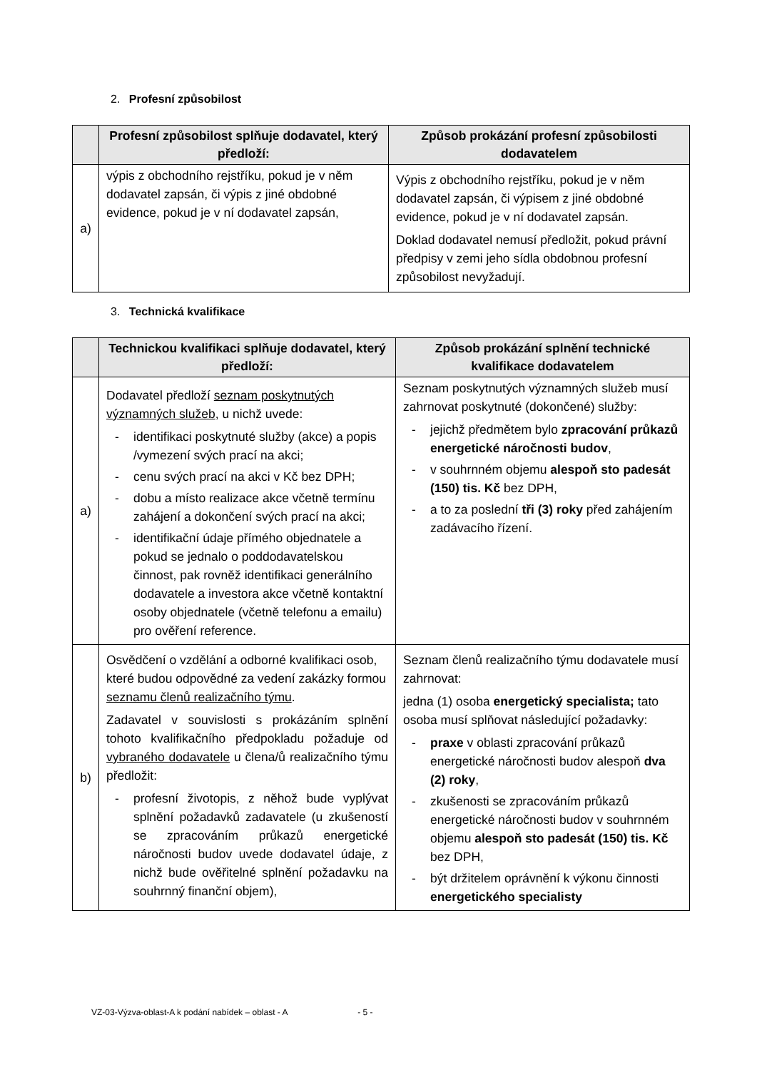2. Profesní způsobilost
| | Profesní způsobilost splňuje dodavatel, který předloží: | Způsob prokázání profesní způsobilosti dodavatelem |
| --- | --- | --- |
| a) | výpis z obchodního rejstříku, pokud je v něm dodavatel zapsán, či výpis z jiné obdobné evidence, pokud je v ní dodavatel zapsán, | Výpis z obchodního rejstříku, pokud je v něm dodavatel zapsán, či výpisem z jiné obdobné evidence, pokud je v ní dodavatel zapsán. Doklad dodavatel nemusí předložit, pokud právní předpisy v zemi jeho sídla obdobnou profesní způsobilost nevyžadují. |
3. Technická kvalifikace
| | Technickou kvalifikaci splňuje dodavatel, který předloží: | Způsob prokázání splnění technické kvalifikace dodavatelem |
| --- | --- | --- |
| a) | Dodavatel předloží seznam poskytnutých významných služeb , u nichž uvede: identifikaci poskytnuté služby (akce) a popis /vymezení svých prací na akci; cenu svých prací na akci v Kč bez DPH; dobu a místo realizace akce včetně termínu zahájení a dokončení svých prací na akci; identifikační údaje přímého objednatele a pokud se jednalo o poddodavatelskou činnost, pak rovněž identifikaci generálního dodavatele a investora akce včetně kontaktní osoby objednatele (včetně telefonu a emailu) pro ověření reference. | Seznam poskytnutých významných služeb musí zahrnovat poskytnuté (dokončené) služby: jejichž předmětem bylo zpracování průkazů energetické náročnosti budov , v souhrnném objemu alespoň sto padesát (150) tis. Kč bez DPH, a to za poslední tři (3) roky před zahájením zadávacího řízení. |
| b) | Osvědčení o vzdělání a odborné kvalifikaci osob, které budou odpovědné za vedení zakázky formou seznamu členů realizačního týmu . Zadavatel v souvislosti s prokázáním splnění tohoto kvalifikačního předpokladu požaduje od vybraného dodavatele u člena/ů realizačního týmu předložit: profesní životopis, z něhož bude vyplývat splnění požadavků zadavatele (u zkušeností se zpracováním průkazů energetické náročnosti budov uvede dodavatel údaje, z nichž bude ověřitelné splnění požadavku na souhrnný finanční objem), | Seznam členů realizačního týmu dodavatele musí zahrnovat: jedna (1) osoba energetický specialista; tato osoba musí splňovat následující požadavky: praxe v oblasti zpracování průkazů energetické náročnosti budov alespoň dva (2) roky , zkušenosti se zpracováním průkazů energetické náročnosti budov v souhrnném objemu alespoň sto padesát (150) tis. Kč bez DPH, být držitelem oprávnění k výkonu činnosti energetického specialisty |
VZ-03-Výzva-oblast-A k podání nabídek – oblast - A - 5 -